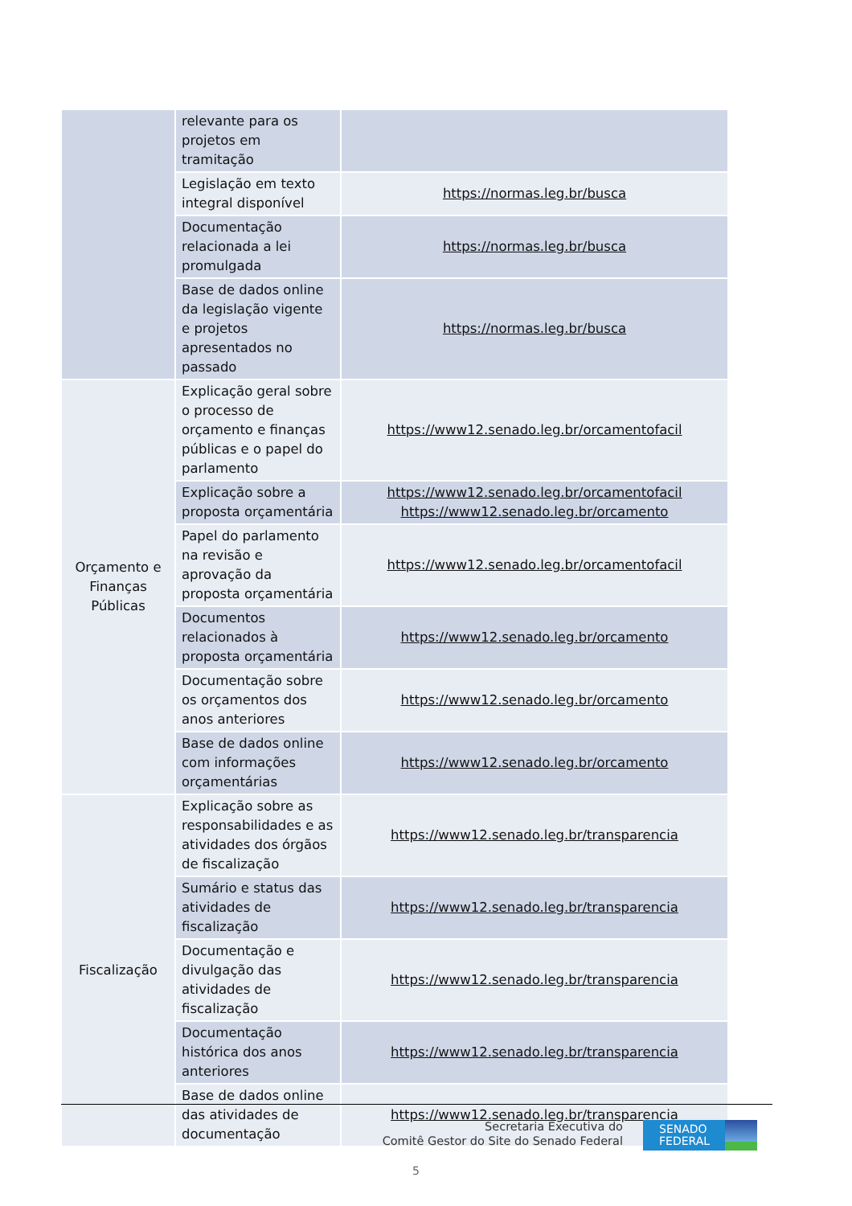| | relevante para os projetos em tramitação | |
| | Legislação em texto integral disponível | https://normas.leg.br/busca |
| | Documentação relacionada a lei promulgada | https://normas.leg.br/busca |
| | Base de dados online da legislação vigente e projetos apresentados no passado | https://normas.leg.br/busca |
| Orçamento e Finanças Públicas | Explicação geral sobre o processo de orçamento e finanças públicas e o papel do parlamento | https://www12.senado.leg.br/orcamentofacil |
| | Explicação sobre a proposta orçamentária | https://www12.senado.leg.br/orcamentofacil https://www12.senado.leg.br/orcamento |
| | Papel do parlamento na revisão e aprovação da proposta orçamentária | https://www12.senado.leg.br/orcamentofacil |
| | Documentos relacionados à proposta orçamentária | https://www12.senado.leg.br/orcamento |
| | Documentação sobre os orçamentos dos anos anteriores | https://www12.senado.leg.br/orcamento |
| | Base de dados online com informações orçamentárias | https://www12.senado.leg.br/orcamento |
| Fiscalização | Explicação sobre as responsabilidades e as atividades dos órgãos de fiscalização | https://www12.senado.leg.br/transparencia |
| | Sumário e status das atividades de fiscalização | https://www12.senado.leg.br/transparencia |
| | Documentação e divulgação das atividades de fiscalização | https://www12.senado.leg.br/transparencia |
| | Documentação histórica dos anos anteriores | https://www12.senado.leg.br/transparencia |
| | Base de dados online das atividades de documentação | https://www12.senado.leg.br/transparencia |
Secretaria Executiva do
Comitê Gestor do Site do Senado Federal
SENADO FEDERAL
5